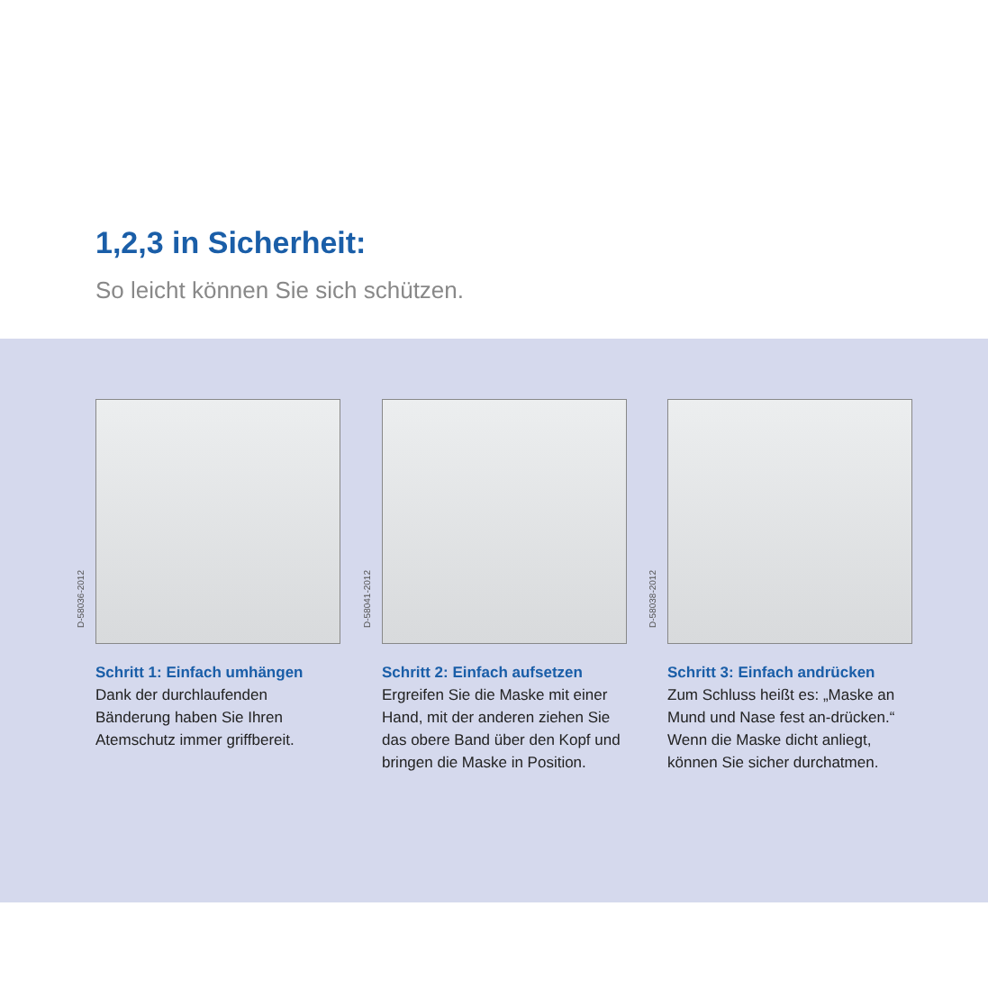1,2,3 in Sicherheit:
So leicht können Sie sich schützen.
D-58036-2012
Schritt 1: Einfach umhängen
Dank der durchlaufenden Bänderung haben Sie Ihren Atemschutz immer griffbereit.
D-58041-2012
Schritt 2: Einfach aufsetzen
Ergreifen Sie die Maske mit einer Hand, mit der anderen ziehen Sie das obere Band über den Kopf und bringen die Maske in Position.
D-58038-2012
Schritt 3: Einfach andrücken
Zum Schluss heißt es: „Maske an Mund und Nase fest an-drücken.“ Wenn die Maske dicht anliegt, können Sie sicher durchatmen.